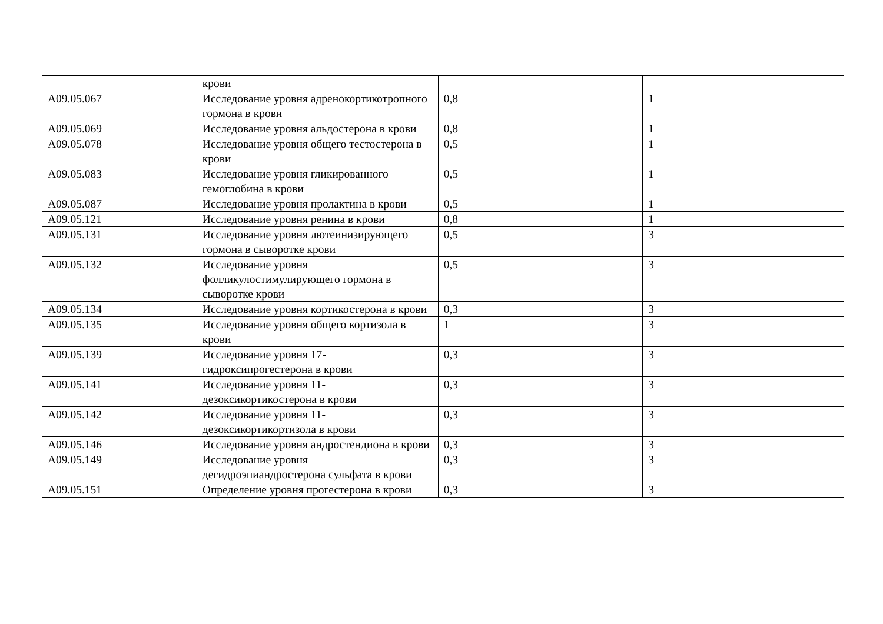| | крови | | |
| A09.05.067 | Исследование уровня адренокортикотропного гормона в крови | 0,8 | 1 |
| A09.05.069 | Исследование уровня альдостерона в крови | 0,8 | 1 |
| A09.05.078 | Исследование уровня общего тестостерона в крови | 0,5 | 1 |
| A09.05.083 | Исследование уровня гликированного гемоглобина в крови | 0,5 | 1 |
| A09.05.087 | Исследование уровня пролактина в крови | 0,5 | 1 |
| A09.05.121 | Исследование уровня ренина в крови | 0,8 | 1 |
| A09.05.131 | Исследование уровня лютеинизирующего гормона в сыворотке крови | 0,5 | 3 |
| A09.05.132 | Исследование уровня фолликулостимулирующего гормона в сыворотке крови | 0,5 | 3 |
| A09.05.134 | Исследование уровня кортикостерона в крови | 0,3 | 3 |
| A09.05.135 | Исследование уровня общего кортизола в крови | 1 | 3 |
| A09.05.139 | Исследование уровня 17-гидроксипрогестерона в крови | 0,3 | 3 |
| A09.05.141 | Исследование уровня 11-дезоксикортикостерона в крови | 0,3 | 3 |
| A09.05.142 | Исследование уровня 11-дезоксикортикортизола в крови | 0,3 | 3 |
| A09.05.146 | Исследование уровня андростендиона в крови | 0,3 | 3 |
| A09.05.149 | Исследование уровня дегидроэпиандростерона сульфата в крови | 0,3 | 3 |
| A09.05.151 | Определение уровня прогестерона в крови | 0,3 | 3 |